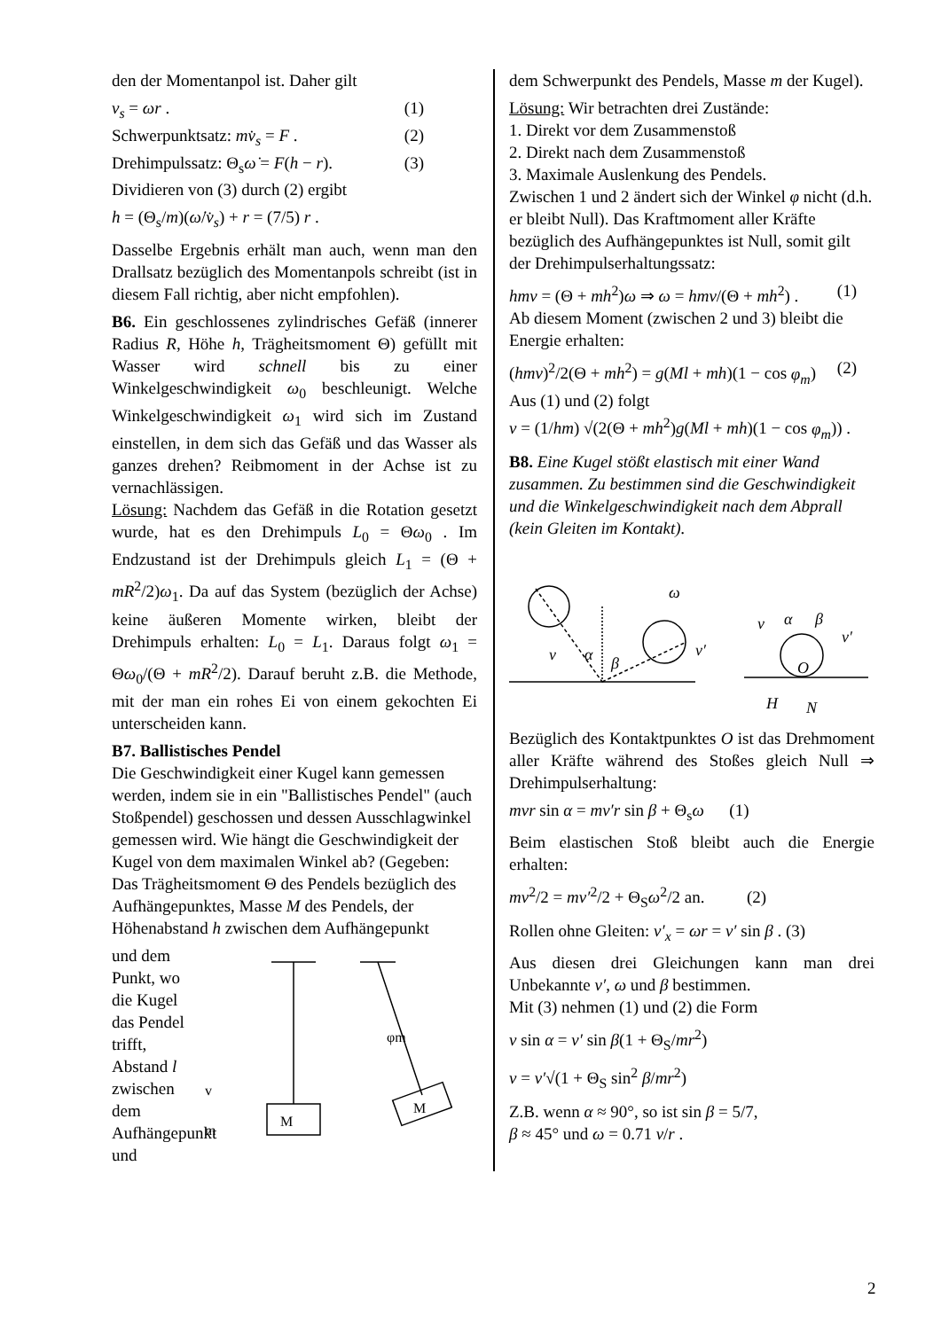den der Momentanpol ist. Daher gilt
v<sub>s</sub> = ωr . (1)
Schwerpunktsatz: mv̇<sub>s</sub> = F . (2)
Drehimpulssatz: Θ<sub>s</sub>ω̇ = F(h − r). (3)
Dividieren von (3) durch (2) ergibt
h = (Θ<sub>s</sub>/m)(ω̇/v̇<sub>s</sub>) + r = (7/5) r .
Dasselbe Ergebnis erhält man auch, wenn man den Drallsatz bezüglich des Momentanpols schreibt (ist in diesem Fall richtig, aber nicht empfohlen).
B6. Ein geschlossenes zylindrisches Gefäß (innerer Radius R, Höhe h, Trägheitsmoment Θ) gefüllt mit Wasser wird schnell bis zu einer Winkelgeschwindigkeit ω<sub>0</sub> beschleunigt. Welche Winkelgeschwindigkeit ω<sub>1</sub> wird sich im Zustand einstellen, in dem sich das Gefäß und das Wasser als ganzes drehen? Reibmoment in der Achse ist zu vernachlässigen.
Lösung: Nachdem das Gefäß in die Rotation gesetzt wurde, hat es den Drehimpuls L<sub>0</sub> = Θω<sub>0</sub> . Im Endzustand ist der Drehimpuls gleich L<sub>1</sub> = (Θ + mR<sup>2</sup>/2)ω<sub>1</sub>. Da auf das System (bezüglich der Achse) keine äußeren Momente wirken, bleibt der Drehimpuls erhalten: L<sub>0</sub> = L<sub>1</sub>. Daraus folgt ω<sub>1</sub> = Θω<sub>0</sub>/(Θ + mR<sup>2</sup>/2). Darauf beruht z.B. die Methode, mit der man ein rohes Ei von einem gekochten Ei unterscheiden kann.
B7. Ballistisches Pendel
Die Geschwindigkeit einer Kugel kann gemessen werden, indem sie in ein "Ballistisches Pendel" (auch Stoßpendel) geschossen und dessen Ausschlagwinkel gemessen wird. Wie hängt die Geschwindigkeit der Kugel von dem maximalen Winkel ab? (Gegeben: Das Trägheitsmoment Θ des Pendels bezüglich des Aufhängepunktes, Masse M des Pendels, der Höhenabstand h zwischen dem Aufhängepunkt
und dem Punkt, wo die Kugel das Pendel trifft, Abstand l zwischen dem Aufhängepunkt und
M
M
φm
v
m
dem Schwerpunkt des Pendels, Masse m der Kugel).
Lösung: Wir betrachten drei Zustände:
1. Direkt vor dem Zusammenstoß
2. Direkt nach dem Zusammenstoß
3. Maximale Auslenkung des Pendels.
Zwischen 1 und 2 ändert sich der Winkel φ nicht (d.h. er bleibt Null). Das Kraftmoment aller Kräfte bezüglich des Aufhängepunktes ist Null, somit gilt der Drehimpulserhaltungssatz:
hmv = (Θ + mh<sup>2</sup>)ω ⇒ ω = hmv/(Θ + mh<sup>2</sup>) . (1)
Ab diesem Moment (zwischen 2 und 3) bleibt die Energie erhalten:
(hmv)<sup>2</sup>/2(Θ + mh<sup>2</sup>) = g(Ml + mh)(1 − cos φ<sub>m</sub>) (2)
Aus (1) und (2) folgt
v = (1/hm) √(2(Θ + mh<sup>2</sup>)g(Ml + mh)(1 − cos φ<sub>m</sub>)) .
B8. Eine Kugel stößt elastisch mit einer Wand zusammen. Zu bestimmen sind die Geschwindigkeit und die Winkelgeschwindigkeit nach dem Abprall (kein Gleiten im Kontakt).
v
α
β
ω
v′
v
α
β
v′
O
H
N
Bezüglich des Kontaktpunktes O ist das Drehmoment aller Kräfte während des Stoßes gleich Null ⇒ Drehimpulserhaltung:
mvr sin α = mv′r sin β + Θ<sub>s</sub>ω (1)
Beim elastischen Stoß bleibt auch die Energie erhalten:
mv<sup>2</sup>/2 = mv′<sup>2</sup>/2 + Θ<sub>S</sub>ω<sup>2</sup>/2 an. (2)
Rollen ohne Gleiten: v′<sub>x</sub> = ωr = v′ sin β . (3)
Aus diesen drei Gleichungen kann man drei Unbekannte v′, ω und β bestimmen.
Mit (3) nehmen (1) und (2) die Form
v sin α = v′ sin β(1 + Θ<sub>S</sub>/mr<sup>2</sup>)
v = v′√(1 + Θ<sub>S</sub> sin<sup>2</sup> β/mr<sup>2</sup>)
Z.B. wenn α ≈ 90°, so ist sin β = 5/7,
β ≈ 45° und ω = 0.71 v/r .
2